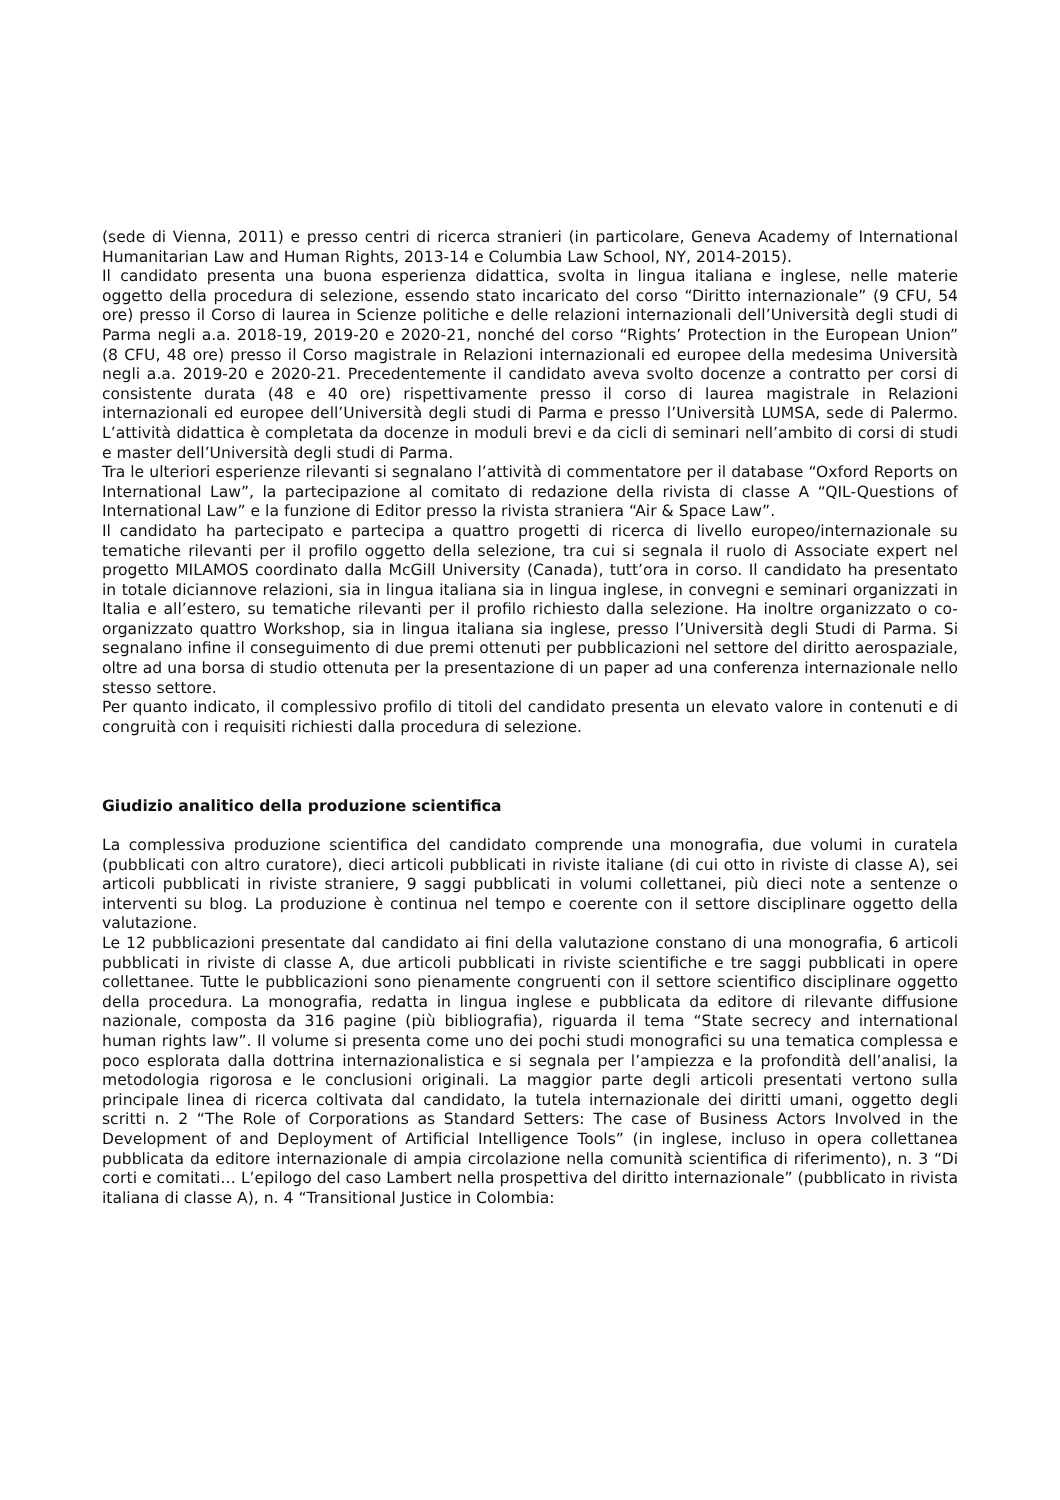(sede di Vienna, 2011) e presso centri di ricerca stranieri (in particolare, Geneva Academy of International Humanitarian Law and Human Rights, 2013-14 e Columbia Law School, NY, 2014-2015).
Il candidato presenta una buona esperienza didattica, svolta in lingua italiana e inglese, nelle materie oggetto della procedura di selezione, essendo stato incaricato del corso “Diritto internazionale” (9 CFU, 54 ore) presso il Corso di laurea in Scienze politiche e delle relazioni internazionali dell’Università degli studi di Parma negli a.a. 2018-19, 2019-20 e 2020-21, nonché del corso “Rights’ Protection in the European Union” (8 CFU, 48 ore) presso il Corso magistrale in Relazioni internazionali ed europee della medesima Università negli a.a. 2019-20 e 2020-21. Precedentemente il candidato aveva svolto docenze a contratto per corsi di consistente durata (48 e 40 ore) rispettivamente presso il corso di laurea magistrale in Relazioni internazionali ed europee dell’Università degli studi di Parma e presso l’Università LUMSA, sede di Palermo. L’attività didattica è completata da docenze in moduli brevi e da cicli di seminari nell’ambito di corsi di studi e master dell’Università degli studi di Parma.
Tra le ulteriori esperienze rilevanti si segnalano l’attività di commentatore per il database “Oxford Reports on International Law”, la partecipazione al comitato di redazione della rivista di classe A “QIL-Questions of International Law” e la funzione di Editor presso la rivista straniera “Air & Space Law”.
Il candidato ha partecipato e partecipa a quattro progetti di ricerca di livello europeo/internazionale su tematiche rilevanti per il profilo oggetto della selezione, tra cui si segnala il ruolo di Associate expert nel progetto MILAMOS coordinato dalla McGill University (Canada), tutt’ora in corso. Il candidato ha presentato in totale diciannove relazioni, sia in lingua italiana sia in lingua inglese, in convegni e seminari organizzati in Italia e all’estero, su tematiche rilevanti per il profilo richiesto dalla selezione. Ha inoltre organizzato o co-organizzato quattro Workshop, sia in lingua italiana sia inglese, presso l’Università degli Studi di Parma. Si segnalano infine il conseguimento di due premi ottenuti per pubblicazioni nel settore del diritto aerospaziale, oltre ad una borsa di studio ottenuta per la presentazione di un paper ad una conferenza internazionale nello stesso settore.
Per quanto indicato, il complessivo profilo di titoli del candidato presenta un elevato valore in contenuti e di congruità con i requisiti richiesti dalla procedura di selezione.
Giudizio analitico della produzione scientifica
La complessiva produzione scientifica del candidato comprende una monografia, due volumi in curatela (pubblicati con altro curatore), dieci articoli pubblicati in riviste italiane (di cui otto in riviste di classe A), sei articoli pubblicati in riviste straniere, 9 saggi pubblicati in volumi collettanei, più dieci note a sentenze o interventi su blog. La produzione è continua nel tempo e coerente con il settore disciplinare oggetto della valutazione.
Le 12 pubblicazioni presentate dal candidato ai fini della valutazione constano di una monografia, 6 articoli pubblicati in riviste di classe A, due articoli pubblicati in riviste scientifiche e tre saggi pubblicati in opere collettanee. Tutte le pubblicazioni sono pienamente congruenti con il settore scientifico disciplinare oggetto della procedura. La monografia, redatta in lingua inglese e pubblicata da editore di rilevante diffusione nazionale, composta da 316 pagine (più bibliografia), riguarda il tema “State secrecy and international human rights law”. Il volume si presenta come uno dei pochi studi monografici su una tematica complessa e poco esplorata dalla dottrina internazionalistica e si segnala per l’ampiezza e la profondità dell’analisi, la metodologia rigorosa e le conclusioni originali. La maggior parte degli articoli presentati vertono sulla principale linea di ricerca coltivata dal candidato, la tutela internazionale dei diritti umani, oggetto degli scritti n. 2 “The Role of Corporations as Standard Setters: The case of Business Actors Involved in the Development of and Deployment of Artificial Intelligence Tools” (in inglese, incluso in opera collettanea pubblicata da editore internazionale di ampia circolazione nella comunità scientifica di riferimento), n. 3 “Di corti e comitati… L’epilogo del caso Lambert nella prospettiva del diritto internazionale” (pubblicato in rivista italiana di classe A), n. 4 “Transitional Justice in Colombia: